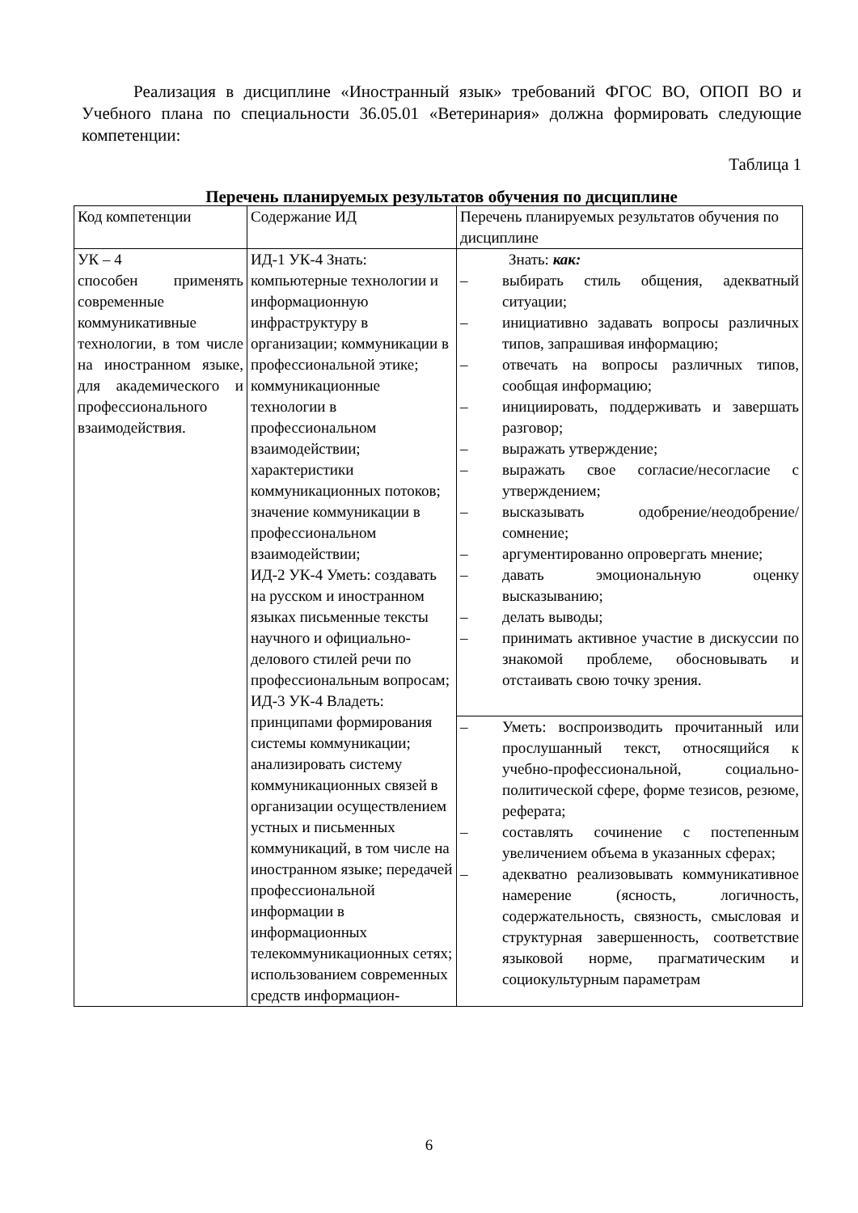Реализация в дисциплине «Иностранный язык» требований ФГОС ВО, ОПОП ВО и Учебного плана по специальности 36.05.01 «Ветеринария» должна формировать следующие компетенции:
Таблица 1
Перечень планируемых результатов обучения по дисциплине
| Код компетенции | Содержание ИД | Перечень планируемых результатов обучения по дисциплине |
| УК – 4 способен применять современные коммуникативные технологии, в том числе на иностранном языке, для академического и профессионального взаимодействия. | ИД-1 УК-4 Знать: компьютерные технологии и информационную инфраструктуру в организации; коммуникации в профессиональной этике; коммуникационные технологии в профессиональном взаимодействии; характеристики коммуникационных потоков; значение коммуникации в профессиональном взаимодействии; ИД-2 УК-4 Уметь: создавать на русском и иностранном языках письменные тексты научного и официально-делового стилей речи по профессиональным вопросам; ИД-3 УК-4 Владеть: принципами формирования системы коммуникации; анализировать систему коммуникационных связей в организации осуществлением устных и письменных коммуникаций, в том числе на иностранном языке; передачей профессиональной информации в информационных телекоммуникационных сетях; использованием современных средств информацион- | Знать: как: – выбирать стиль общения, адекватный ситуации; – инициативно задавать вопросы различных типов, запрашивая информацию; – отвечать на вопросы различных типов, сообщая информацию; – инициировать, поддерживать и завершать разговор; – выражать утверждение; – выражать свое согласие/несогласие с утверждением; – высказывать одобрение/неодобрение/сомнение; – аргументированно опровергать мнение; – давать эмоциональную оценку высказыванию; – делать выводы; – принимать активное участие в дискуссии по знакомой проблеме, обосновывать и отстаивать свою точку зрения. |
| | | – Уметь: воспроизводить прочитанный или прослушанный текст, относящийся к учебно-профессиональной, социально-политической сфере, форме тезисов, резюме, реферата; – составлять сочинение с постепенным увеличением объема в указанных сферах; – адекватно реализовывать коммуникативное намерение (ясность, логичность, содержательность, связность, смысловая и структурная завершенность, соответствие языковой норме, прагматическим и социокультурным параметрам |
6